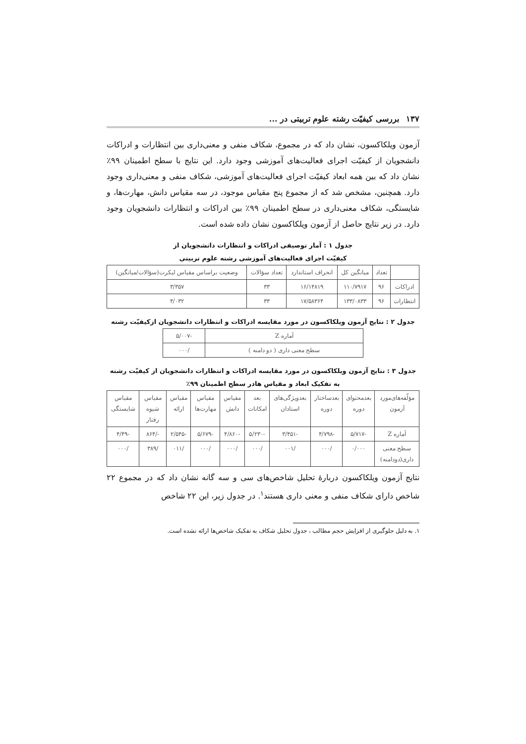۱۳۷ بررسی کیفیّت رشته علوم تربیتی در ...
آزمون ویلکاکسون، نشان داد که در مجموع، شکاف منفی و معنی‌داری بین انتظارات و ادراکات دانشجویان از کیفیّت اجرای فعالیت‌های آموزشی وجود دارد. این نتایج با سطح اطمینان ۹۹٪ نشان داد که بین همه ابعاد کیفیّت اجرای فعالیت‌های آموزشی، شکاف منفی و معنی‌داری وجود دارد. همچنین، مشخص شد که از مجموع پنج مقیاس موجود، در سه مقیاس دانش، مهارت‌ها، و شایستگی، شکاف معنی‌داری در سطح اطمینان ۹۹٪ بین ادراکات و انتظارات دانشجویان وجود دارد. در زیر نتایج حاصل از آزمون ویلکاکسون نشان داده شده است.
جدول ۱ : آمار توصیفی ادراکات و انتظارات دانشجویان از
کیفیّت اجرای فعالیت‌های آموزشی رشته علوم تربیتی
| | تعداد | میانگین کل | انحراف استاندارد | تعداد سؤالات | وضعیت براساس مقیاس لیکرت(سؤالات/میانگین) |
| --- | --- | --- | --- | --- | --- |
| ادراکات | ۹۶ | ۱۱۰/۷۹۱۷ | ۱۶/۱۴۸۱۹ | ۳۳ | ۳/۳۵۷ |
| انتظارات | ۹۶ | ۱۳۳/۰۸۳۳ | ۱۷/۵۸۳۶۴ | ۳۳ | ۴/۰۳۲ |
جدول ۲ : نتایج آزمون ویلکاکسون در مورد مقایسه ادراکات و انتظارات دانشجویان ازکیفیّت رشته
| آماره Z | -۵/۰۰۷ |
| سطح معنی داری ( دو دامنه ) | /۰۰۰ |
جدول ۳ : نتایج آزمون ویلکاکسون در مورد مقایسه ادراکات و انتظارات دانشجویان از کیفیّت رشته
به تفکیک ابعاد و مقیاس هادر سطح اطمینان ۹۹٪
| مؤلّفه‌های‌مورد آزمون | بعدمحتوای دوره | بعدساختار دوره | بعدویژگی‌های استادان | بعد امکانات | مقیاس دانش | مقیاس مهارت‌ها | مقیاس ارائه | مقیاس شیوه رفتار | مقیاس شایستگی |
| --- | --- | --- | --- | --- | --- | --- | --- | --- | --- |
| آماره Z | -۵/۷۱۷ | -۴/۷۹۸ | -۳/۴۵۱ | -۵/۲۳۰ | -۴/۸۶۰ | -۵/۶۷۹ | -۲/۵۴۵ | -/۸۶۴ | -۴/۴۹ |
| سطح معنی داری(دودامنه) | ۰/۰۰۰ | /۰۰۰ | /۰۰۱ | /۰۰۰ | /۰۰۰ | /۰۰۰ | /۰۱۱ | /۳۸۹ | /۰۰۰ |
نتایج آزمون ویلکاکسون دربارهٔ تحلیل شاخص‌های سی و سه گانه نشان داد که در مجموع ۲۲ شاخص دارای شکاف منفی و معنی داری هستند<sup>۱</sup>. در جدول زیر، این ۲۲ شاخص
۱. به دلیل جلوگیری از افزایش حجم مطالب ، جدول تحلیل شکاف به تفکیک شاخص‌ها ارائه نشده است.